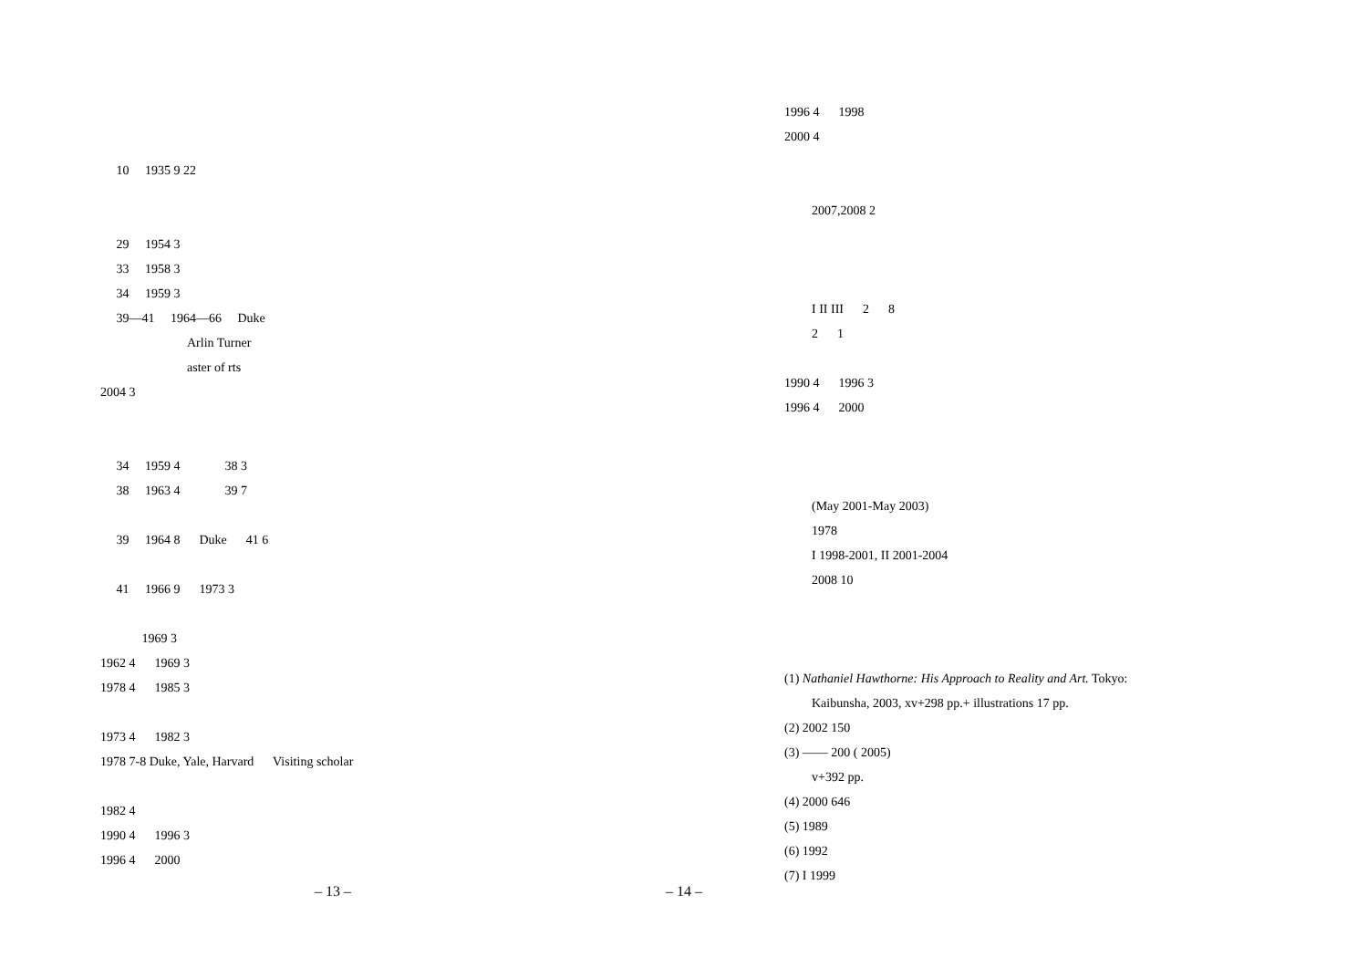10 　1935 9 22
　　　
　 29 　1954 3
　 33 　1958 3
　 34 　1959 3
　 39—41 　1964—66 　Duke
Arlin Turner
aster of rts
2004 3
　　　
　 34 　1959 4 　　　 38 3
　 38 　1963 4 　　　 39 7
　 39 　1964 8 　 Duke 　 41 6
　 41 　1966 9 　 1973 3
　　　 1969 3
1962 4 　 1969 3
1978 4 　 1985 3
1973 4 　 1982 3
1978 7-8 Duke, Yale, Harvard 　 Visiting scholar
1982 4
1990 4 　 1996 3
1996 4 　 2000
– 13 –
　　　
1996 4 　 1998
2000 4
2007,2008 2
I II III 　 2 　 8
2 　 1
1990 4 　 1996 3
1996 4 　 2000
(May 2001-May 2003)
1978
I 1998-2001, II 2001-2004
2008 10
　　　
(1) Nathaniel Hawthorne: His Approach to Reality and Art. Tokyo:
Kaibunsha, 2003, xv+298 pp.+ illustrations 17 pp.
(2) 2002 150
(3) —— 200 ( 2005)
v+392 pp.
(4) 2000 646
(5) 1989
(6) 1992
(7) I 1999
– 14 –